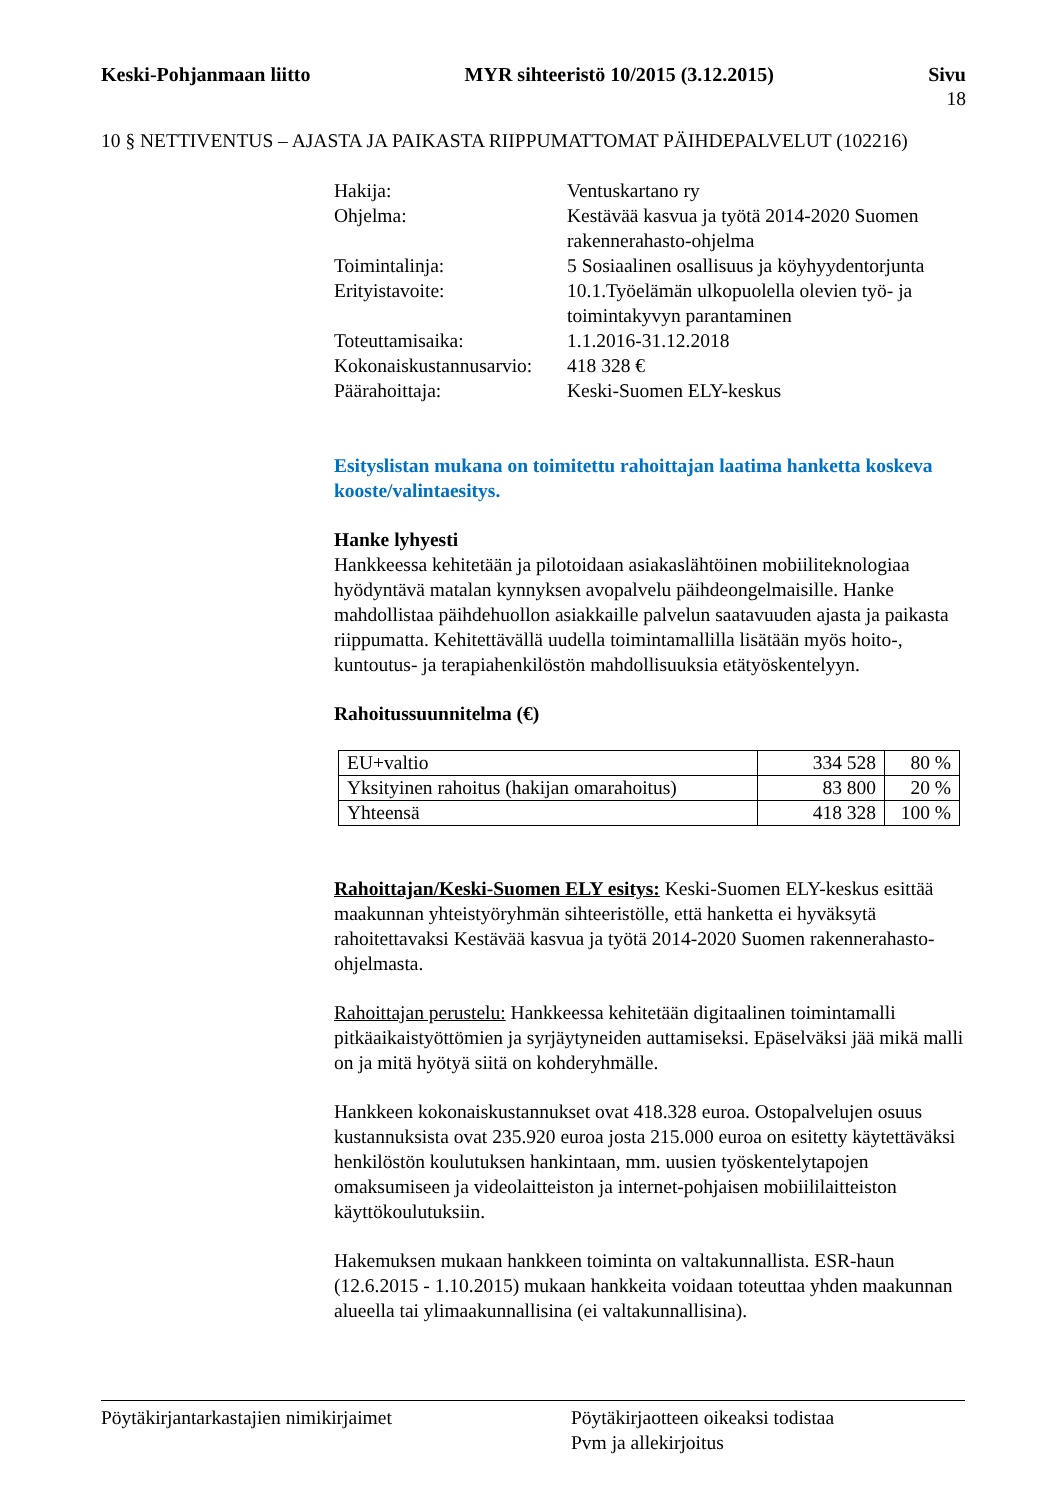Keski-Pohjanmaan liitto MYR sihteeristö 10/2015 (3.12.2015) Sivu
18
10 § NETTIVENTUS – AJASTA JA PAIKASTA RIIPPUMATTOMAT PÄIHDEPALVELUT (102216)
| Hakija: | Ventuskartano ry |
| Ohjelma: | Kestävää kasvua ja työtä 2014-2020 Suomen rakennerahasto-ohjelma |
| Toimintalinja: | 5 Sosiaalinen osallisuus ja köyhyydentorjunta |
| Erityistavoite: | 10.1.Työelämän ulkopuolella olevien työ- ja toimintakyvyn parantaminen |
| Toteuttamisaika: | 1.1.2016-31.12.2018 |
| Kokonaiskustannusarvio: | 418 328 € |
| Päärahoittaja: | Keski-Suomen ELY-keskus |
Esityslistan mukana on toimitettu rahoittajan laatima hanketta koskeva kooste/valintaesitys.
Hanke lyhyesti
Hankkeessa kehitetään ja pilotoidaan asiakaslähtöinen mobiiliteknologiaa hyödyntävä matalan kynnyksen avopalvelu päihdeongelmaisille. Hanke mahdollistaa päihdehuollon asiakkaille palvelun saatavuuden ajasta ja paikasta riippumatta. Kehitettävällä uudella toimintamallilla lisätään myös hoito-, kuntoutus- ja terapiahenkilöstön mahdollisuuksia etätyöskentelyyn.
Rahoitussuunnitelma (€)
| EU+valtio | 334 528 | 80 % |
| Yksityinen rahoitus (hakijan omarahoitus) | 83 800 | 20 % |
| Yhteensä | 418 328 | 100 % |
Rahoittajan/Keski-Suomen ELY esitys: Keski-Suomen ELY-keskus esittää maakunnan yhteistyöryhmän sihteeristölle, että hanketta ei hyväksytä rahoitettavaksi Kestävää kasvua ja työtä 2014-2020 Suomen rakennerahasto-ohjelmasta.
Rahoittajan perustelu: Hankkeessa kehitetään digitaalinen toimintamalli pitkäaikaistyöttömien ja syrjäytyneiden auttamiseksi. Epäselväksi jää mikä malli on ja mitä hyötyä siitä on kohderyhmälle.
Hankkeen kokonaiskustannukset ovat 418.328 euroa. Ostopalvelujen osuus kustannuksista ovat 235.920 euroa josta 215.000 euroa on esitetty käytettäväksi henkilöstön koulutuksen hankintaan, mm. uusien työskentelytapojen omaksumiseen ja videolaitteiston ja internet-pohjaisen mobiililaitteiston käyttökoulutuksiin.
Hakemuksen mukaan hankkeen toiminta on valtakunnallista. ESR-haun (12.6.2015 - 1.10.2015) mukaan hankkeita voidaan toteuttaa yhden maakunnan alueella tai ylimaakunnallisina (ei valtakunnallisina).
Pöytäkirjantarkastajien nimikirjaimet Pöytäkirjaotteen oikeaksi todistaa
Pvm ja allekirjoitus